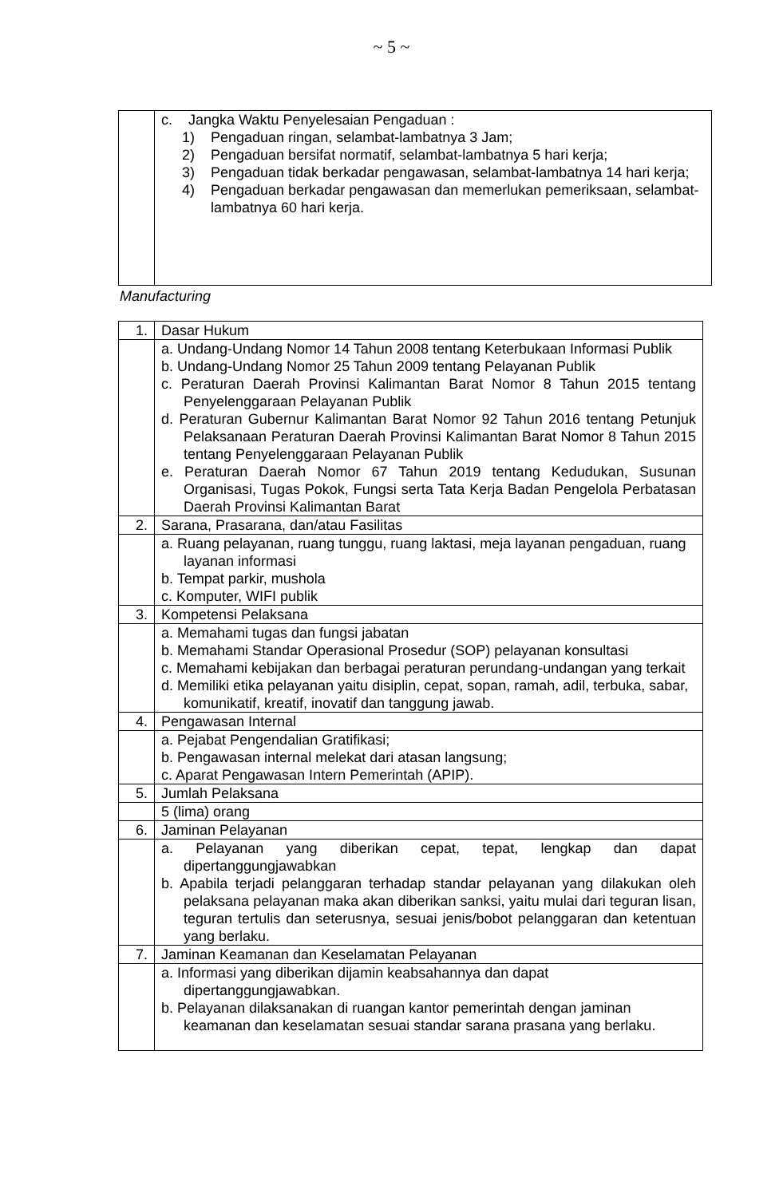~ 5 ~
| | c. Jangka Waktu Penyelesaian Pengaduan : 1) Pengaduan ringan, selambat-lambatnya 3 Jam; 2) Pengaduan bersifat normatif, selambat-lambatnya 5 hari kerja; 3) Pengaduan tidak berkadar pengawasan, selambat-lambatnya 14 hari kerja; 4) Pengaduan berkadar pengawasan dan memerlukan pemeriksaan, selambat-lambatnya 60 hari kerja. |
Manufacturing
| 1. | Dasar Hukum |
| | a. Undang-Undang Nomor 14 Tahun 2008 tentang Keterbukaan Informasi Publik b. Undang-Undang Nomor 25 Tahun 2009 tentang Pelayanan Publik c. Peraturan Daerah Provinsi Kalimantan Barat Nomor 8 Tahun 2015 tentang Penyelenggaraan Pelayanan Publik d. Peraturan Gubernur Kalimantan Barat Nomor 92 Tahun 2016 tentang Petunjuk Pelaksanaan Peraturan Daerah Provinsi Kalimantan Barat Nomor 8 Tahun 2015 tentang Penyelenggaraan Pelayanan Publik e. Peraturan Daerah Nomor 67 Tahun 2019 tentang Kedudukan, Susunan Organisasi, Tugas Pokok, Fungsi serta Tata Kerja Badan Pengelola Perbatasan Daerah Provinsi Kalimantan Barat |
| 2. | Sarana, Prasarana, dan/atau Fasilitas |
| | a. Ruang pelayanan, ruang tunggu, ruang laktasi, meja layanan pengaduan, ruang layanan informasi b. Tempat parkir, mushola c. Komputer, WIFI publik |
| 3. | Kompetensi Pelaksana |
| | a. Memahami tugas dan fungsi jabatan b. Memahami Standar Operasional Prosedur (SOP) pelayanan konsultasi c. Memahami kebijakan dan berbagai peraturan perundang-undangan yang terkait d. Memiliki etika pelayanan yaitu disiplin, cepat, sopan, ramah, adil, terbuka, sabar, komunikatif, kreatif, inovatif dan tanggung jawab. |
| 4. | Pengawasan Internal |
| | a. Pejabat Pengendalian Gratifikasi; b. Pengawasan internal melekat dari atasan langsung; c. Aparat Pengawasan Intern Pemerintah (APIP). |
| 5. | Jumlah Pelaksana |
| | 5 (lima) orang |
| 6. | Jaminan Pelayanan |
| | a. Pelayanan yang diberikan cepat, tepat, lengkap dan dapat dipertanggungjawabkan b. Apabila terjadi pelanggaran terhadap standar pelayanan yang dilakukan oleh pelaksana pelayanan maka akan diberikan sanksi, yaitu mulai dari teguran lisan, teguran tertulis dan seterusnya, sesuai jenis/bobot pelanggaran dan ketentuan yang berlaku. |
| 7. | Jaminan Keamanan dan Keselamatan Pelayanan |
| | a. Informasi yang diberikan dijamin keabsahannya dan dapat dipertanggungjawabkan. b. Pelayanan dilaksanakan di ruangan kantor pemerintah dengan jaminan keamanan dan keselamatan sesuai standar sarana prasana yang berlaku. |